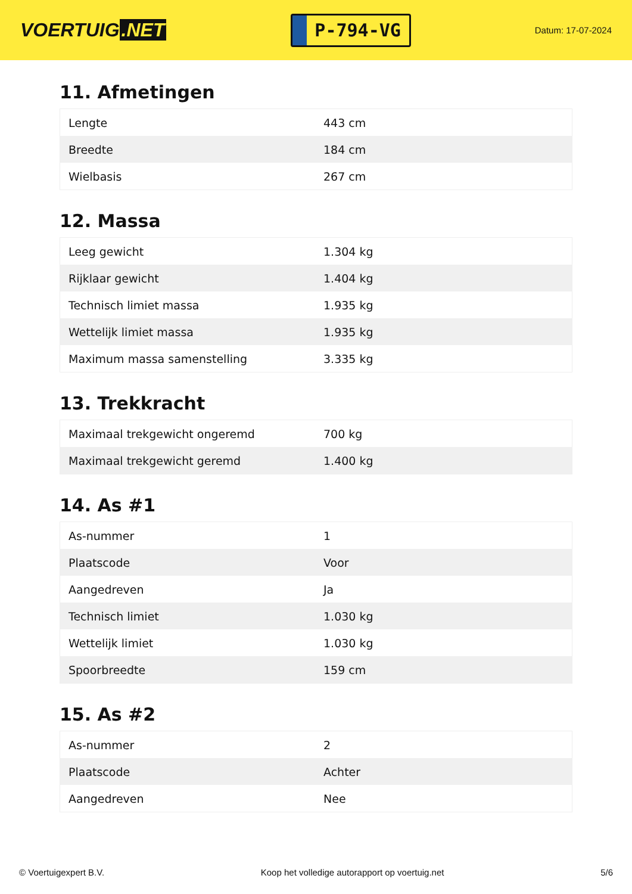VOERTUIG.NET
P-794-VG
Datum: 17-07-2024
11. Afmetingen
| Lengte | 443 cm |
| Breedte | 184 cm |
| Wielbasis | 267 cm |
12. Massa
| Leeg gewicht | 1.304 kg |
| Rijklaar gewicht | 1.404 kg |
| Technisch limiet massa | 1.935 kg |
| Wettelijk limiet massa | 1.935 kg |
| Maximum massa samenstelling | 3.335 kg |
13. Trekkracht
| Maximaal trekgewicht ongeremd | 700 kg |
| Maximaal trekgewicht geremd | 1.400 kg |
14. As #1
| As-nummer | 1 |
| Plaatscode | Voor |
| Aangedreven | Ja |
| Technisch limiet | 1.030 kg |
| Wettelijk limiet | 1.030 kg |
| Spoorbreedte | 159 cm |
15. As #2
| As-nummer | 2 |
| Plaatscode | Achter |
| Aangedreven | Nee |
© Voertuigexpert B.V. Koop het volledige autorapport op voertuig.net 5/6